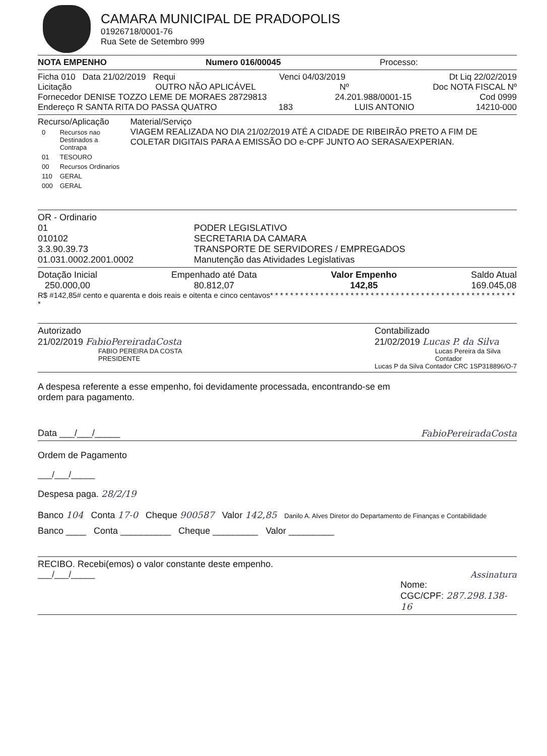CAMARA MUNICIPAL DE PRADOPOLIS
01926718/0001-76
Rua Sete de Setembro 999
NOTA EMPENHO Numero 016/00045 Processo:
Ficha 010 Data 21/02/2019 Requi Venci 04/03/2019 Dt Liq 22/02/2019
Licitação OUTRO NÃO APLICÁVEL Nº Doc NOTA FISCAL Nº
Fornecedor DENISE TOZZO LEME DE MORAES 28729813 24.201.988/0001-15 Cod 0999
Endereço R SANTA RITA DO PASSA QUATRO 183 LUIS ANTONIO 14210-000
Recurso/Aplicação
| 0 | Recursos nao Destinados a Contrapa |
| 01 | TESOURO |
| 00 | Recursos Ordinarios |
| 110 | GERAL |
| 000 | GERAL |
Material/Serviço
VIAGEM REALIZADA NO DIA 21/02/2019 ATÉ A CIDADE DE RIBEIRÃO PRETO A FIM DE COLETAR DIGITAIS PARA A EMISSÃO DO e-CPF JUNTO AO SERASA/EXPERIAN.
OR - Ordinario
01
010102
3.3.90.39.73
01.031.0002.2001.0002
PODER LEGISLATIVO
SECRETARIA DA CAMARA
TRANSPORTE DE SERVIDORES / EMPREGADOS
Manutenção das Atividades Legislativas
Dotação Inicial
250.000,00
Empenhado até Data
80.812,07
Valor Empenho
142,85
Saldo Atual
169.045,08
R$ #142,85# cento e quarenta e dois reais e oitenta e cinco centavos* * * * * * * * * * * * * * * * * * * * * * * * * * * * * * * * * * * * * * * * * * * * * * * * * *
Autorizado
21/02/2019 FabioPereiradaCosta
FABIO PEREIRA DA COSTA
PRESIDENTE
Contabilizado
21/02/2019 Lucas P. da Silva
Lucas Pereira da Silva
Contador
Lucas P da Silva Contador CRC 1SP318896/O-7
A despesa referente a esse empenho, foi devidamente processada, encontrando-se em ordem para pagamento.
Data ___/___/_____ FabioPereiradaCosta
Ordem de Pagamento
___/___/_____
Despesa paga. 28/2/19
Banco 104 Conta 17-0 Cheque 900587 Valor 142,85 Danilo A. Alves Diretor do Departamento de Finanças e Contabilidade
Banco ____ Conta __________ Cheque _________ Valor _________
RECIBO. Recebi(emos) o valor constante deste empenho.
___/___/_____ Assinatura
Nome:
CGC/CPF: 287.298.138-16